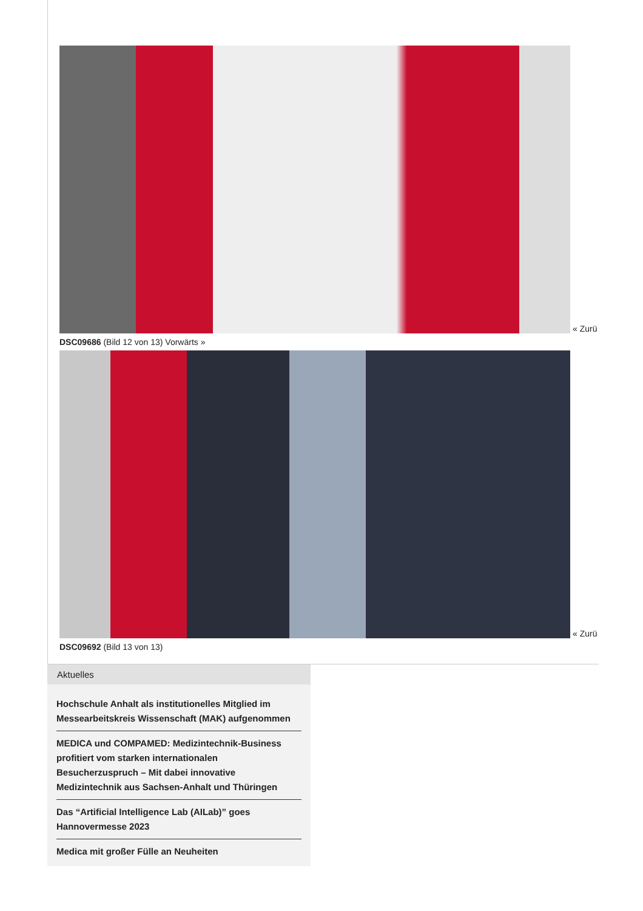« Zurü
DSC09686 (Bild 12 von 13) Vorwärts »
« Zurü
DSC09692 (Bild 13 von 13)
Aktuelles
Hochschule Anhalt als institutionelles Mitglied im Messearbeitskreis Wissenschaft (MAK) aufgenommen
MEDICA und COMPAMED: Medizintechnik-Business profitiert vom starken internationalen Besucherzuspruch – Mit dabei innovative Medizintechnik aus Sachsen-Anhalt und Thüringen
Das “Artificial Intelligence Lab (AILab)” goes Hannovermesse 2023
Medica mit großer Fülle an Neuheiten